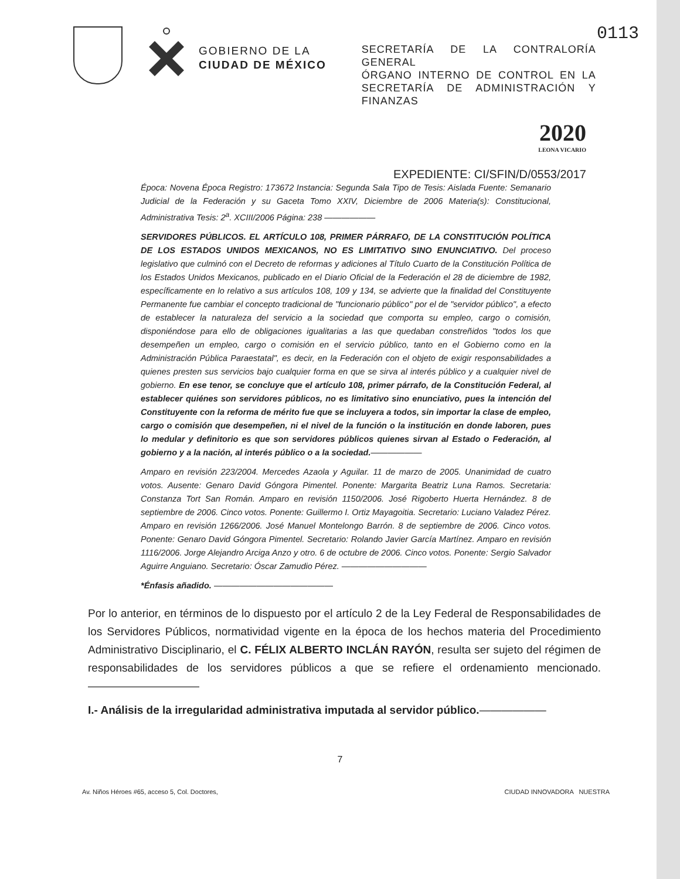0113
GOBIERNO DE LA
CIUDAD DE MÉXICO
SECRETARÍA DE LA CONTRALORÍA GENERAL
ÓRGANO INTERNO DE CONTROL EN LA SECRETARÍA DE ADMINISTRACIÓN Y FINANZAS
2020
LEONA VICARIO
EXPEDIENTE: CI/SFIN/D/0553/2017
Época: Novena Época Registro: 173672 Instancia: Segunda Sala Tipo de Tesis: Aislada Fuente: Semanario Judicial de la Federación y su Gaceta Tomo XXIV, Diciembre de 2006 Materia(s): Constitucional, Administrativa Tesis: 2<sup>a</sup>. XCIII/2006 Página: 238 ——————
SERVIDORES PÚBLICOS. EL ARTÍCULO 108, PRIMER PÁRRAFO, DE LA CONSTITUCIÓN POLÍTICA DE LOS ESTADOS UNIDOS MEXICANOS, NO ES LIMITATIVO SINO ENUNCIATIVO. Del proceso legislativo que culminó con el Decreto de reformas y adiciones al Título Cuarto de la Constitución Política de los Estados Unidos Mexicanos, publicado en el Diario Oficial de la Federación el 28 de diciembre de 1982, específicamente en lo relativo a sus artículos 108, 109 y 134, se advierte que la finalidad del Constituyente Permanente fue cambiar el concepto tradicional de "funcionario público" por el de "servidor público", a efecto de establecer la naturaleza del servicio a la sociedad que comporta su empleo, cargo o comisión, disponiéndose para ello de obligaciones igualitarias a las que quedaban constreñidos "todos los que desempeñen un empleo, cargo o comisión en el servicio público, tanto en el Gobierno como en la Administración Pública Paraestatal", es decir, en la Federación con el objeto de exigir responsabilidades a quienes presten sus servicios bajo cualquier forma en que se sirva al interés público y a cualquier nivel de gobierno. En ese tenor, se concluye que el artículo 108, primer párrafo, de la Constitución Federal, al establecer quiénes son servidores públicos, no es limitativo sino enunciativo, pues la intención del Constituyente con la reforma de mérito fue que se incluyera a todos, sin importar la clase de empleo, cargo o comisión que desempeñen, ni el nivel de la función o la institución en donde laboren, pues lo medular y definitorio es que son servidores públicos quienes sirvan al Estado o Federación, al gobierno y a la nación, al interés público o a la sociedad.——————
Amparo en revisión 223/2004. Mercedes Azaola y Aguilar. 11 de marzo de 2005. Unanimidad de cuatro votos. Ausente: Genaro David Góngora Pimentel. Ponente: Margarita Beatriz Luna Ramos. Secretaria: Constanza Tort San Román. Amparo en revisión 1150/2006. José Rigoberto Huerta Hernández. 8 de septiembre de 2006. Cinco votos. Ponente: Guillermo I. Ortiz Mayagoitia. Secretario: Luciano Valadez Pérez. Amparo en revisión 1266/2006. José Manuel Montelongo Barrón. 8 de septiembre de 2006. Cinco votos. Ponente: Genaro David Góngora Pimentel. Secretario: Rolando Javier García Martínez. Amparo en revisión 1116/2006. Jorge Alejandro Arciga Anzo y otro. 6 de octubre de 2006. Cinco votos. Ponente: Sergio Salvador Aguirre Anguiano. Secretario: Óscar Zamudio Pérez. ——————————
*Énfasis añadido. ——————————————
Por lo anterior, en términos de lo dispuesto por el artículo 2 de la Ley Federal de Responsabilidades de los Servidores Públicos, normatividad vigente en la época de los hechos materia del Procedimiento Administrativo Disciplinario, el C. FÉLIX ALBERTO INCLÁN RAYÓN, resulta ser sujeto del régimen de responsabilidades de los servidores públicos a que se refiere el ordenamiento mencionado.——————————
I.- Análisis de la irregularidad administrativa imputada al servidor público.——————
7
Av. Niños Héroes #65, acceso 5, Col. Doctores, CIUDAD INNOVADORA NUESTRA